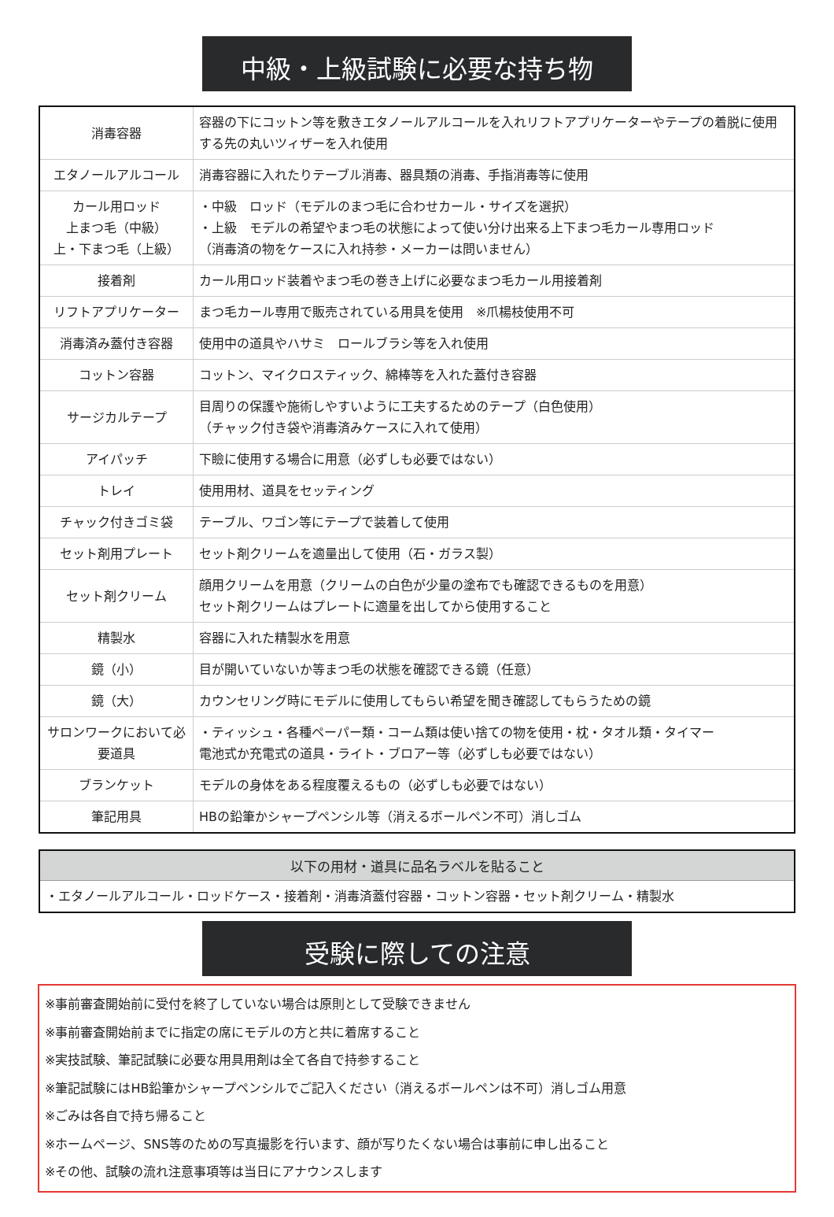中級・上級試験に必要な持ち物
| 消毒容器 | 容器の下にコットン等を敷きエタノールアルコールを入れリフトアプリケーターやテープの着脱に使用する先の丸いツィザーを入れ使用 |
| エタノールアルコール | 消毒容器に入れたりテーブル消毒、器具類の消毒、手指消毒等に使用 |
| カール用ロッド 上まつ毛（中級） 上・下まつ毛（上級） | ・中級 ロッド（モデルのまつ毛に合わせカール・サイズを選択） ・上級 モデルの希望やまつ毛の状態によって使い分け出来る上下まつ毛カール専用ロッド （消毒済の物をケースに入れ持参・メーカーは問いません） |
| 接着剤 | カール用ロッド装着やまつ毛の巻き上げに必要なまつ毛カール用接着剤 |
| リフトアプリケーター | まつ毛カール専用で販売されている用具を使用 ※爪楊枝使用不可 |
| 消毒済み蓋付き容器 | 使用中の道具やハサミ ロールブラシ等を入れ使用 |
| コットン容器 | コットン、マイクロスティック、綿棒等を入れた蓋付き容器 |
| サージカルテープ | 目周りの保護や施術しやすいように工夫するためのテープ（白色使用） （チャック付き袋や消毒済みケースに入れて使用） |
| アイパッチ | 下瞼に使用する場合に用意（必ずしも必要ではない） |
| トレイ | 使用用材、道具をセッティング |
| チャック付きゴミ袋 | テーブル、ワゴン等にテープで装着して使用 |
| セット剤用プレート | セット剤クリームを適量出して使用（石・ガラス製） |
| セット剤クリーム | 顔用クリームを用意（クリームの白色が少量の塗布でも確認できるものを用意） セット剤クリームはプレートに適量を出してから使用すること |
| 精製水 | 容器に入れた精製水を用意 |
| 鏡（小） | 目が開いていないか等まつ毛の状態を確認できる鏡（任意） |
| 鏡（大） | カウンセリング時にモデルに使用してもらい希望を聞き確認してもらうための鏡 |
| サロンワークにおいて必要道具 | ・ティッシュ・各種ペーパー類・コーム類は使い捨ての物を使用・枕・タオル類・タイマー 電池式か充電式の道具・ライト・ブロアー等（必ずしも必要ではない） |
| ブランケット | モデルの身体をある程度覆えるもの（必ずしも必要ではない） |
| 筆記用具 | HBの鉛筆かシャープペンシル等（消えるボールペン不可）消しゴム |
| 以下の用材・道具に品名ラベルを貼ること |
| --- |
| ・エタノールアルコール・ロッドケース・接着剤・消毒済蓋付容器・コットン容器・セット剤クリーム・精製水 |
受験に際しての注意
※事前審査開始前に受付を終了していない場合は原則として受験できません
※事前審査開始前までに指定の席にモデルの方と共に着席すること
※実技試験、筆記試験に必要な用具用剤は全て各自で持参すること
※筆記試験にはHB鉛筆かシャープペンシルでご記入ください（消えるボールペンは不可）消しゴム用意
※ごみは各自で持ち帰ること
※ホームページ、SNS等のための写真撮影を行います、顔が写りたくない場合は事前に申し出ること
※その他、試験の流れ注意事項等は当日にアナウンスします